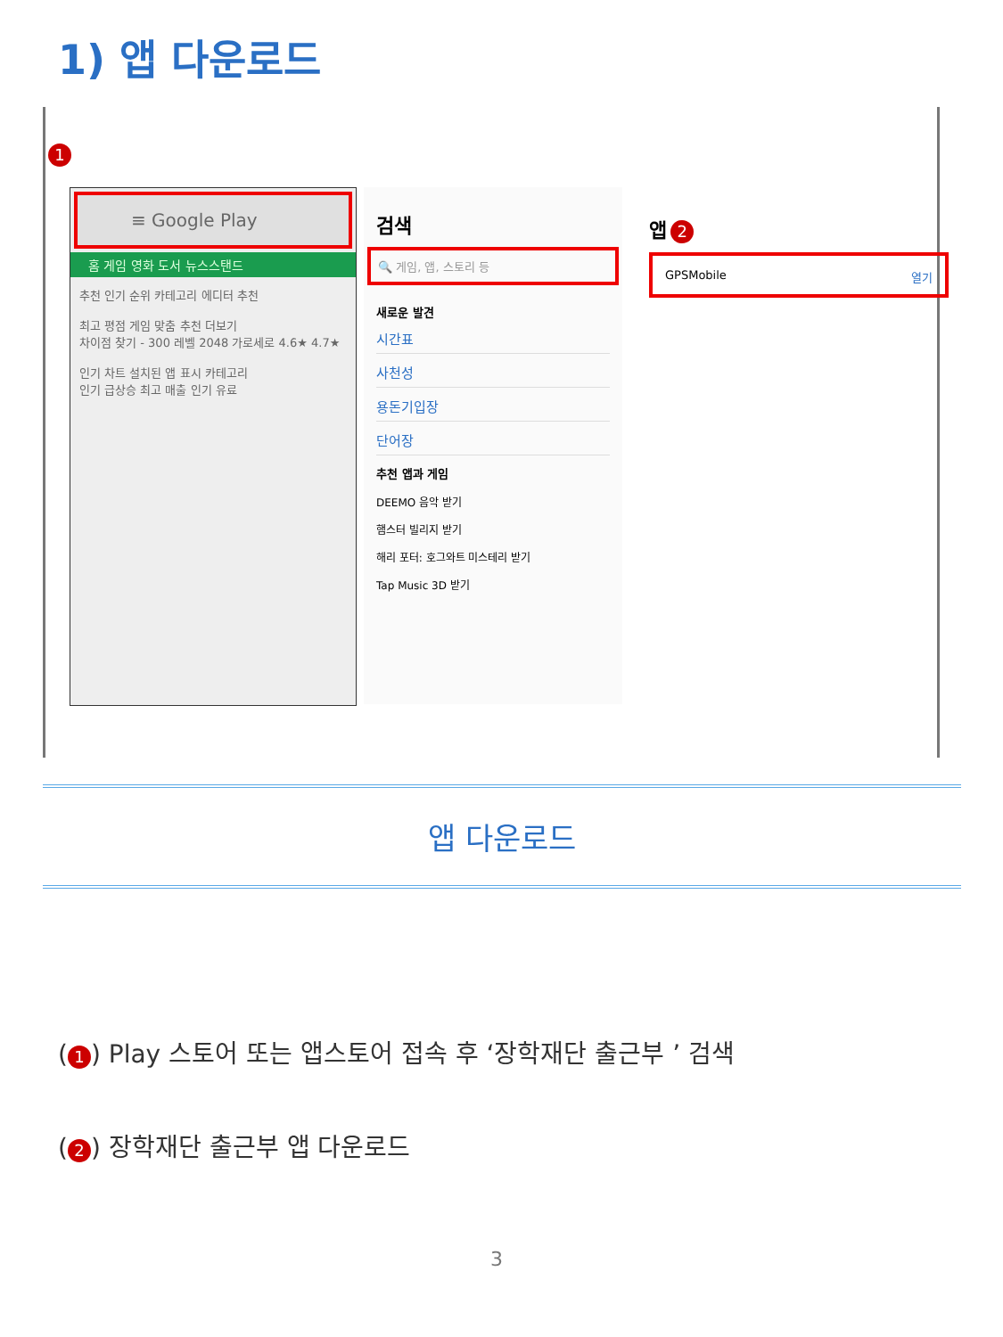1) 앱 다운로드
1
≡ Google Play
홈 게임 영화 도서 뉴스스탠드
추천 인기 순위 카테고리 에디터 추천
최고 평점 게임 맞춤 추천 더보기
차이점 찾기 - 300 레벨 2048 가로세로 4.6★ 4.7★
인기 차트 설치된 앱 표시 카테고리
인기 급상승 최고 매출 인기 유료
검색
🔍 게임, 앱, 스토리 등
새로운 발견
시간표
사천성
용돈기입장
단어장
추천 앱과 게임
DEEMO 음악 받기
햄스터 빌리지 받기
해리 포터: 호그와트 미스테리 받기
Tap Music 3D 받기
앱 2
GPSMobile 열기
앱 다운로드
(1) Play 스토어 또는 앱스토어 접속 후 ‘장학재단 출근부 ’ 검색
(2) 장학재단 출근부 앱 다운로드
3